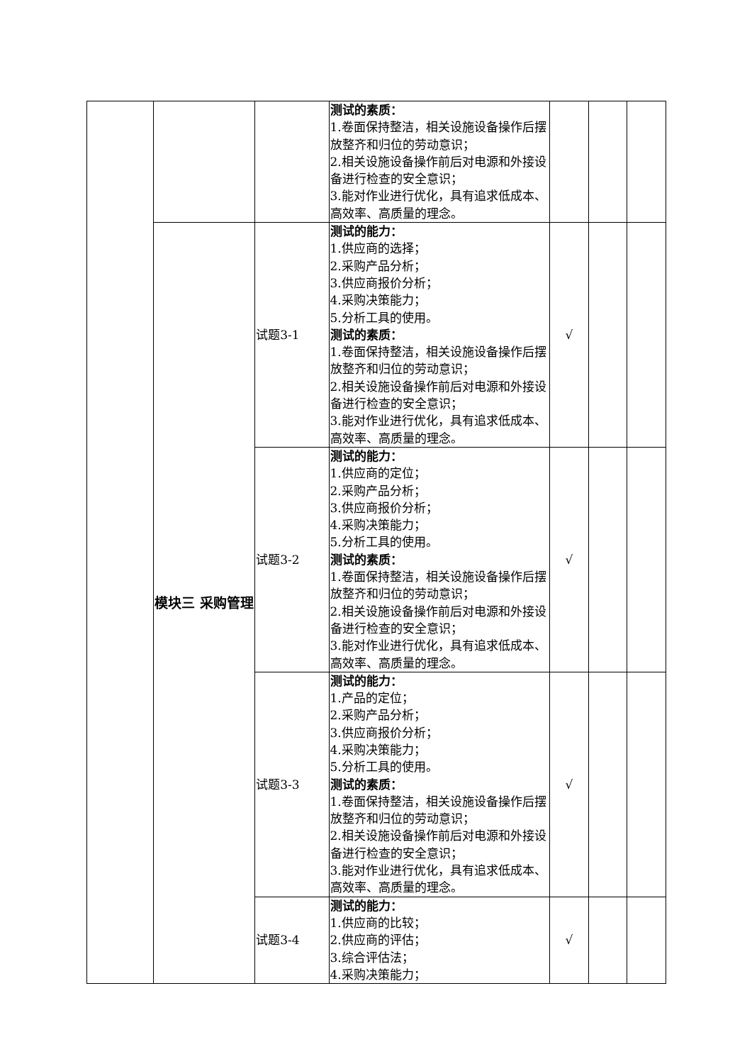| | | | 测试的素质： 1.卷面保持整洁，相关设施设备操作后摆放整齐和归位的劳动意识； 2.相关设施设备操作前后对电源和外接设备进行检查的安全意识； 3.能对作业进行优化，具有追求低成本、高效率、高质量的理念。 | | | |
| | 模块三 采购管理 | 试题3-1 | 测试的能力： 1.供应商的选择； 2.采购产品分析； 3.供应商报价分析； 4.采购决策能力； 5.分析工具的使用。 测试的素质： 1.卷面保持整洁，相关设施设备操作后摆放整齐和归位的劳动意识； 2.相关设施设备操作前后对电源和外接设备进行检查的安全意识； 3.能对作业进行优化，具有追求低成本、高效率、高质量的理念。 | √ | | |
| | | 试题3-2 | 测试的能力： 1.供应商的定位； 2.采购产品分析； 3.供应商报价分析； 4.采购决策能力； 5.分析工具的使用。 测试的素质： 1.卷面保持整洁，相关设施设备操作后摆放整齐和归位的劳动意识； 2.相关设施设备操作前后对电源和外接设备进行检查的安全意识； 3.能对作业进行优化，具有追求低成本、高效率、高质量的理念。 | √ | | |
| | | 试题3-3 | 测试的能力： 1.产品的定位； 2.采购产品分析； 3.供应商报价分析； 4.采购决策能力； 5.分析工具的使用。 测试的素质： 1.卷面保持整洁，相关设施设备操作后摆放整齐和归位的劳动意识； 2.相关设施设备操作前后对电源和外接设备进行检查的安全意识； 3.能对作业进行优化，具有追求低成本、高效率、高质量的理念。 | √ | | |
| | | 试题3-4 | 测试的能力： 1.供应商的比较； 2.供应商的评估； 3.综合评估法； 4.采购决策能力； | √ | | |